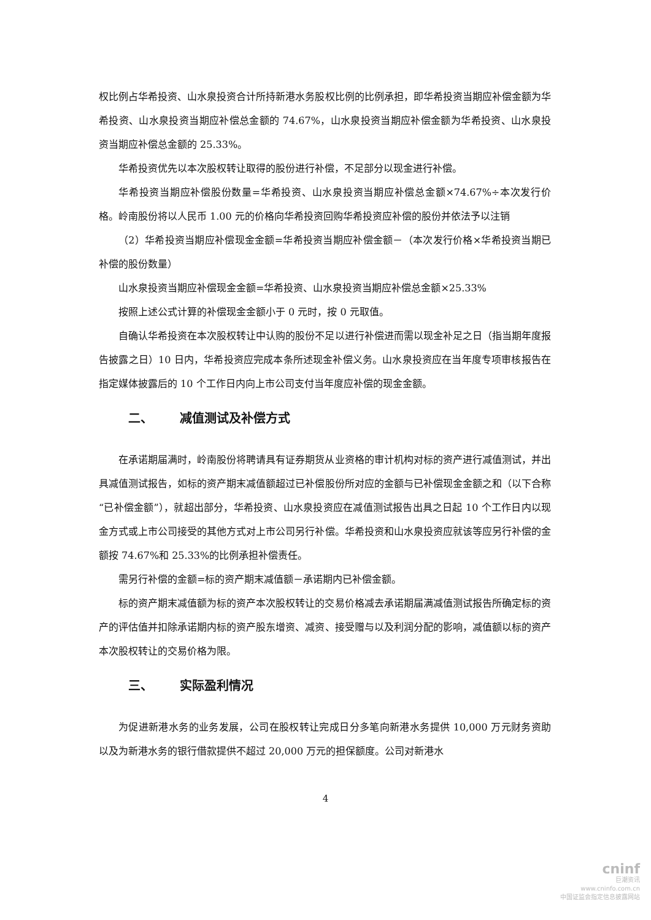权比例占华希投资、山水泉投资合计所持新港水务股权比例的比例承担，即华希投资当期应补偿金额为华希投资、山水泉投资当期应补偿总金额的 74.67%，山水泉投资当期应补偿金额为华希投资、山水泉投资当期应补偿总金额的 25.33%。
华希投资优先以本次股权转让取得的股份进行补偿，不足部分以现金进行补偿。
华希投资当期应补偿股份数量=华希投资、山水泉投资当期应补偿总金额×74.67%÷本次发行价格。岭南股份将以人民币 1.00 元的价格向华希投资回购华希投资应补偿的股份并依法予以注销
（2）华希投资当期应补偿现金金额=华希投资当期应补偿金额－（本次发行价格×华希投资当期已补偿的股份数量）
山水泉投资当期应补偿现金金额=华希投资、山水泉投资当期应补偿总金额×25.33%
按照上述公式计算的补偿现金金额小于 0 元时，按 0 元取值。
自确认华希投资在本次股权转让中认购的股份不足以进行补偿进而需以现金补足之日（指当期年度报告披露之日）10 日内，华希投资应完成本条所述现金补偿义务。山水泉投资应在当年度专项审核报告在指定媒体披露后的 10 个工作日内向上市公司支付当年度应补偿的现金金额。
二、 减值测试及补偿方式
在承诺期届满时，岭南股份将聘请具有证券期货从业资格的审计机构对标的资产进行减值测试，并出具减值测试报告，如标的资产期末减值额超过已补偿股份所对应的金额与已补偿现金金额之和（以下合称“已补偿金额”），就超出部分，华希投资、山水泉投资应在减值测试报告出具之日起 10 个工作日内以现金方式或上市公司接受的其他方式对上市公司另行补偿。华希投资和山水泉投资应就该等应另行补偿的金额按 74.67%和 25.33%的比例承担补偿责任。
需另行补偿的金额=标的资产期末减值额－承诺期内已补偿金额。
标的资产期末减值额为标的资产本次股权转让的交易价格减去承诺期届满减值测试报告所确定标的资产的评估值并扣除承诺期内标的资产股东增资、减资、接受赠与以及利润分配的影响，减值额以标的资产本次股权转让的交易价格为限。
三、 实际盈利情况
为促进新港水务的业务发展，公司在股权转让完成日分多笔向新港水务提供 10,000 万元财务资助以及为新港水务的银行借款提供不超过 20,000 万元的担保额度。公司对新港水
4
cninf
巨潮资讯
www.cninfo.com.cn
中国证监会指定信息披露网站